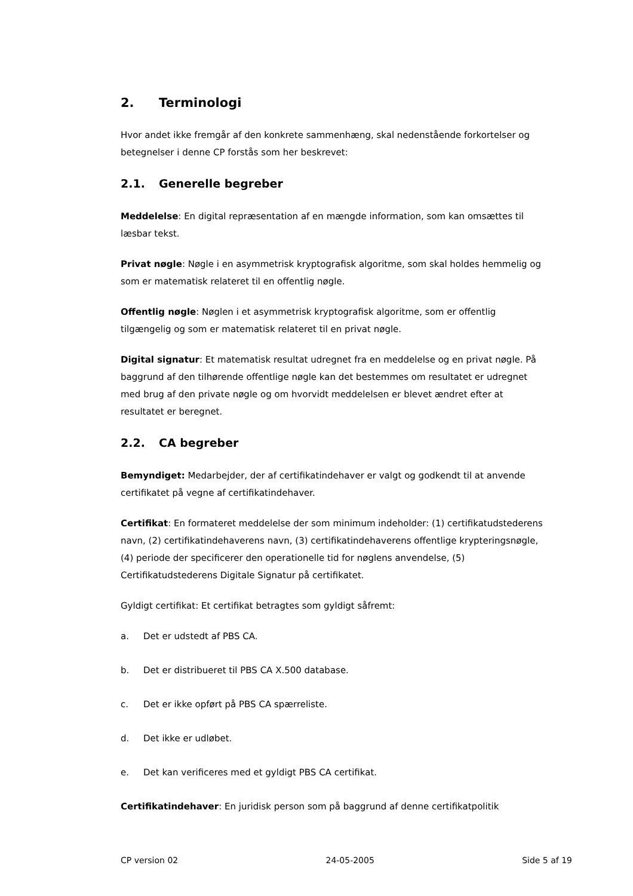2. Terminologi
Hvor andet ikke fremgår af den konkrete sammenhæng, skal nedenstående forkortelser og betegnelser i denne CP forstås som her beskrevet:
2.1. Generelle begreber
Meddelelse: En digital repræsentation af en mængde information, som kan omsættes til læsbar tekst.
Privat nøgle: Nøgle i en asymmetrisk kryptografisk algoritme, som skal holdes hemmelig og som er matematisk relateret til en offentlig nøgle.
Offentlig nøgle: Nøglen i et asymmetrisk kryptografisk algoritme, som er offentlig tilgængelig og som er matematisk relateret til en privat nøgle.
Digital signatur: Et matematisk resultat udregnet fra en meddelelse og en privat nøgle. På baggrund af den tilhørende offentlige nøgle kan det bestemmes om resultatet er udregnet med brug af den private nøgle og om hvorvidt meddelelsen er blevet ændret efter at resultatet er beregnet.
2.2. CA begreber
Bemyndiget: Medarbejder, der af certifikatindehaver er valgt og godkendt til at anvende certifikatet på vegne af certifikatindehaver.
Certifikat: En formateret meddelelse der som minimum indeholder: (1) certifikatudstederens navn, (2) certifikatindehaverens navn, (3) certifikatindehaverens offentlige krypteringsnøgle, (4) periode der specificerer den operationelle tid for nøglens anvendelse, (5) Certifikatudstederens Digitale Signatur på certifikatet.
Gyldigt certifikat: Et certifikat betragtes som gyldigt såfremt:
a. Det er udstedt af PBS CA.
b. Det er distribueret til PBS CA X.500 database.
c. Det er ikke opført på PBS CA spærreliste.
d. Det ikke er udløbet.
e. Det kan verificeres med et gyldigt PBS CA certifikat.
Certifikatindehaver: En juridisk person som på baggrund af denne certifikatpolitik
CP version 02 24-05-2005 Side 5 af 19